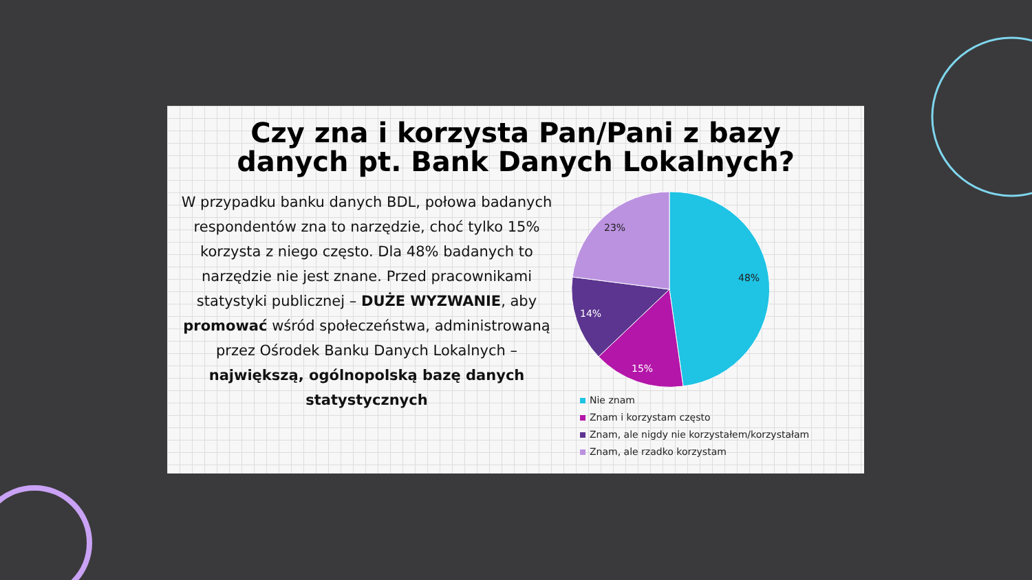Czy zna i korzysta Pan/Pani z bazy
danych pt. Bank Danych Lokalnych?
W przypadku banku danych BDL, połowa badanych respondentów zna to narzędzie, choć tylko 15% korzysta z niego często. Dla 48% badanych to narzędzie nie jest znane. Przed pracownikami statystyki publicznej – DUŻE WYZWANIE, aby promować wśród społeczeństwa, administrowaną przez Ośrodek Banku Danych Lokalnych – największą, ogólnopolską bazę danych statystycznych
48%
15%
14%
23%
Nie znam
Znam i korzystam często
Znam, ale nigdy nie korzystałem/korzystałam
Znam, ale rzadko korzystam